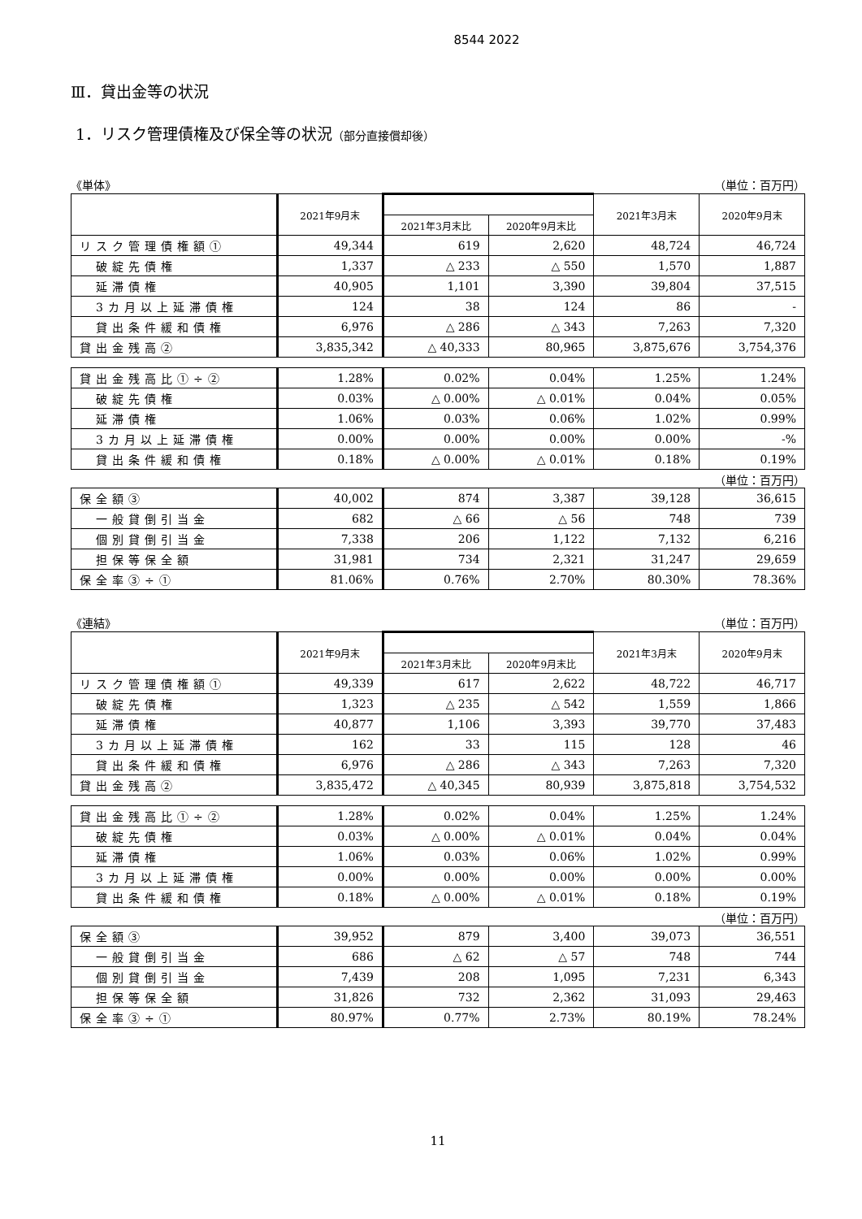8544 2022
Ⅲ．貸出金等の状況
1．リスク管理債権及び保全等の状況（部分直接償却後）
《単体》 （単位：百万円）
| | 2021年9月末 | | | 2021年3月末 | 2020年9月末 |
| --- | --- | --- | --- | --- | --- |
| | | 2021年3月末比 | 2020年9月末比 | | |
| リスク管理債権額① | 49,344 | 619 | 2,620 | 48,724 | 46,724 |
| 破綻先債権 | 1,337 | △ 233 | △ 550 | 1,570 | 1,887 |
| 延滞債権 | 40,905 | 1,101 | 3,390 | 39,804 | 37,515 |
| 3カ月以上延滞債権 | 124 | 38 | 124 | 86 | - |
| 貸出条件緩和債権 | 6,976 | △ 286 | △ 343 | 7,263 | 7,320 |
| 貸出金残高② | 3,835,342 | △ 40,333 | 80,965 | 3,875,676 | 3,754,376 |
| 貸出金残高比①÷② | 1.28% | 0.02% | 0.04% | 1.25% | 1.24% |
| 破綻先債権 | 0.03% | △ 0.00% | △ 0.01% | 0.04% | 0.05% |
| 延滞債権 | 1.06% | 0.03% | 0.06% | 1.02% | 0.99% |
| 3カ月以上延滞債権 | 0.00% | 0.00% | 0.00% | 0.00% | -% |
| 貸出条件緩和債権 | 0.18% | △ 0.00% | △ 0.01% | 0.18% | 0.19% |
（単位：百万円）
| 保全額③ | 40,002 | 874 | 3,387 | 39,128 | 36,615 |
| 一般貸倒引当金 | 682 | △ 66 | △ 56 | 748 | 739 |
| 個別貸倒引当金 | 7,338 | 206 | 1,122 | 7,132 | 6,216 |
| 担保等保全額 | 31,981 | 734 | 2,321 | 31,247 | 29,659 |
| 保全率③÷① | 81.06% | 0.76% | 2.70% | 80.30% | 78.36% |
《連結》 （単位：百万円）
| | 2021年9月末 | | | 2021年3月末 | 2020年9月末 |
| --- | --- | --- | --- | --- | --- |
| | | 2021年3月末比 | 2020年9月末比 | | |
| リスク管理債権額① | 49,339 | 617 | 2,622 | 48,722 | 46,717 |
| 破綻先債権 | 1,323 | △ 235 | △ 542 | 1,559 | 1,866 |
| 延滞債権 | 40,877 | 1,106 | 3,393 | 39,770 | 37,483 |
| 3カ月以上延滞債権 | 162 | 33 | 115 | 128 | 46 |
| 貸出条件緩和債権 | 6,976 | △ 286 | △ 343 | 7,263 | 7,320 |
| 貸出金残高② | 3,835,472 | △ 40,345 | 80,939 | 3,875,818 | 3,754,532 |
| 貸出金残高比①÷② | 1.28% | 0.02% | 0.04% | 1.25% | 1.24% |
| 破綻先債権 | 0.03% | △ 0.00% | △ 0.01% | 0.04% | 0.04% |
| 延滞債権 | 1.06% | 0.03% | 0.06% | 1.02% | 0.99% |
| 3カ月以上延滞債権 | 0.00% | 0.00% | 0.00% | 0.00% | 0.00% |
| 貸出条件緩和債権 | 0.18% | △ 0.00% | △ 0.01% | 0.18% | 0.19% |
（単位：百万円）
| 保全額③ | 39,952 | 879 | 3,400 | 39,073 | 36,551 |
| 一般貸倒引当金 | 686 | △ 62 | △ 57 | 748 | 744 |
| 個別貸倒引当金 | 7,439 | 208 | 1,095 | 7,231 | 6,343 |
| 担保等保全額 | 31,826 | 732 | 2,362 | 31,093 | 29,463 |
| 保全率③÷① | 80.97% | 0.77% | 2.73% | 80.19% | 78.24% |
11